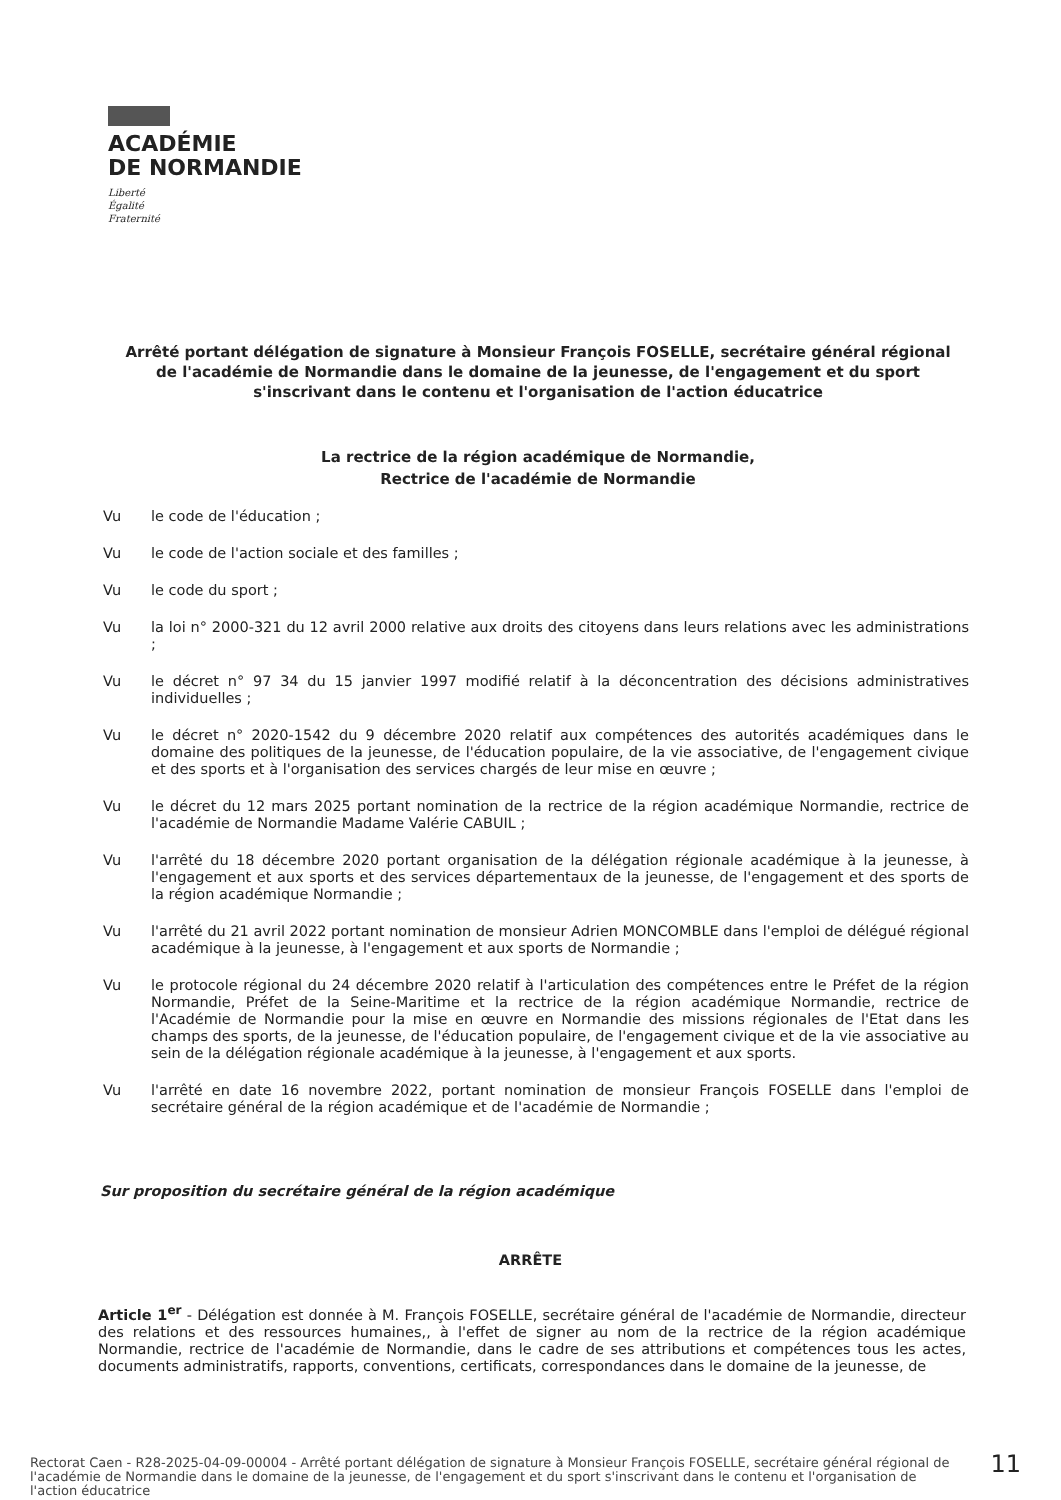ACADÉMIE
DE NORMANDIE
Liberté
Égalité
Fraternité
Arrêté portant délégation de signature à Monsieur François FOSELLE, secrétaire général régional de l'académie de Normandie dans le domaine de la jeunesse, de l'engagement et du sport s'inscrivant dans le contenu et l'organisation de l'action éducatrice
La rectrice de la région académique de Normandie,
Rectrice de l'académie de Normandie
Vu le code de l'éducation ;
Vu le code de l'action sociale et des familles ;
Vu le code du sport ;
Vu la loi n° 2000-321 du 12 avril 2000 relative aux droits des citoyens dans leurs relations avec les administrations ;
Vu le décret n° 97 34 du 15 janvier 1997 modifié relatif à la déconcentration des décisions administratives individuelles ;
Vu le décret n° 2020-1542 du 9 décembre 2020 relatif aux compétences des autorités académiques dans le domaine des politiques de la jeunesse, de l'éducation populaire, de la vie associative, de l'engagement civique et des sports et à l'organisation des services chargés de leur mise en œuvre ;
Vu le décret du 12 mars 2025 portant nomination de la rectrice de la région académique Normandie, rectrice de l'académie de Normandie Madame Valérie CABUIL ;
Vu l'arrêté du 18 décembre 2020 portant organisation de la délégation régionale académique à la jeunesse, à l'engagement et aux sports et des services départementaux de la jeunesse, de l'engagement et des sports de la région académique Normandie ;
Vu l'arrêté du 21 avril 2022 portant nomination de monsieur Adrien MONCOMBLE dans l'emploi de délégué régional académique à la jeunesse, à l'engagement et aux sports de Normandie ;
Vu le protocole régional du 24 décembre 2020 relatif à l'articulation des compétences entre le Préfet de la région Normandie, Préfet de la Seine-Maritime et la rectrice de la région académique Normandie, rectrice de l'Académie de Normandie pour la mise en œuvre en Normandie des missions régionales de l'Etat dans les champs des sports, de la jeunesse, de l'éducation populaire, de l'engagement civique et de la vie associative au sein de la délégation régionale académique à la jeunesse, à l'engagement et aux sports.
Vu l'arrêté en date 16 novembre 2022, portant nomination de monsieur François FOSELLE dans l'emploi de secrétaire général de la région académique et de l'académie de Normandie ;
Sur proposition du secrétaire général de la région académique
ARRÊTE
Article 1<sup>er</sup> - Délégation est donnée à M. François FOSELLE, secrétaire général de l'académie de Normandie, directeur des relations et des ressources humaines,, à l'effet de signer au nom de la rectrice de la région académique Normandie, rectrice de l'académie de Normandie, dans le cadre de ses attributions et compétences tous les actes, documents administratifs, rapports, conventions, certificats, correspondances dans le domaine de la jeunesse, de
Rectorat Caen - R28-2025-04-09-00004 - Arrêté portant délégation de signature à Monsieur François FOSELLE, secrétaire général régional de l'académie de Normandie dans le domaine de la jeunesse, de l'engagement et du sport s'inscrivant dans le contenu et l'organisation de l'action éducatrice
11